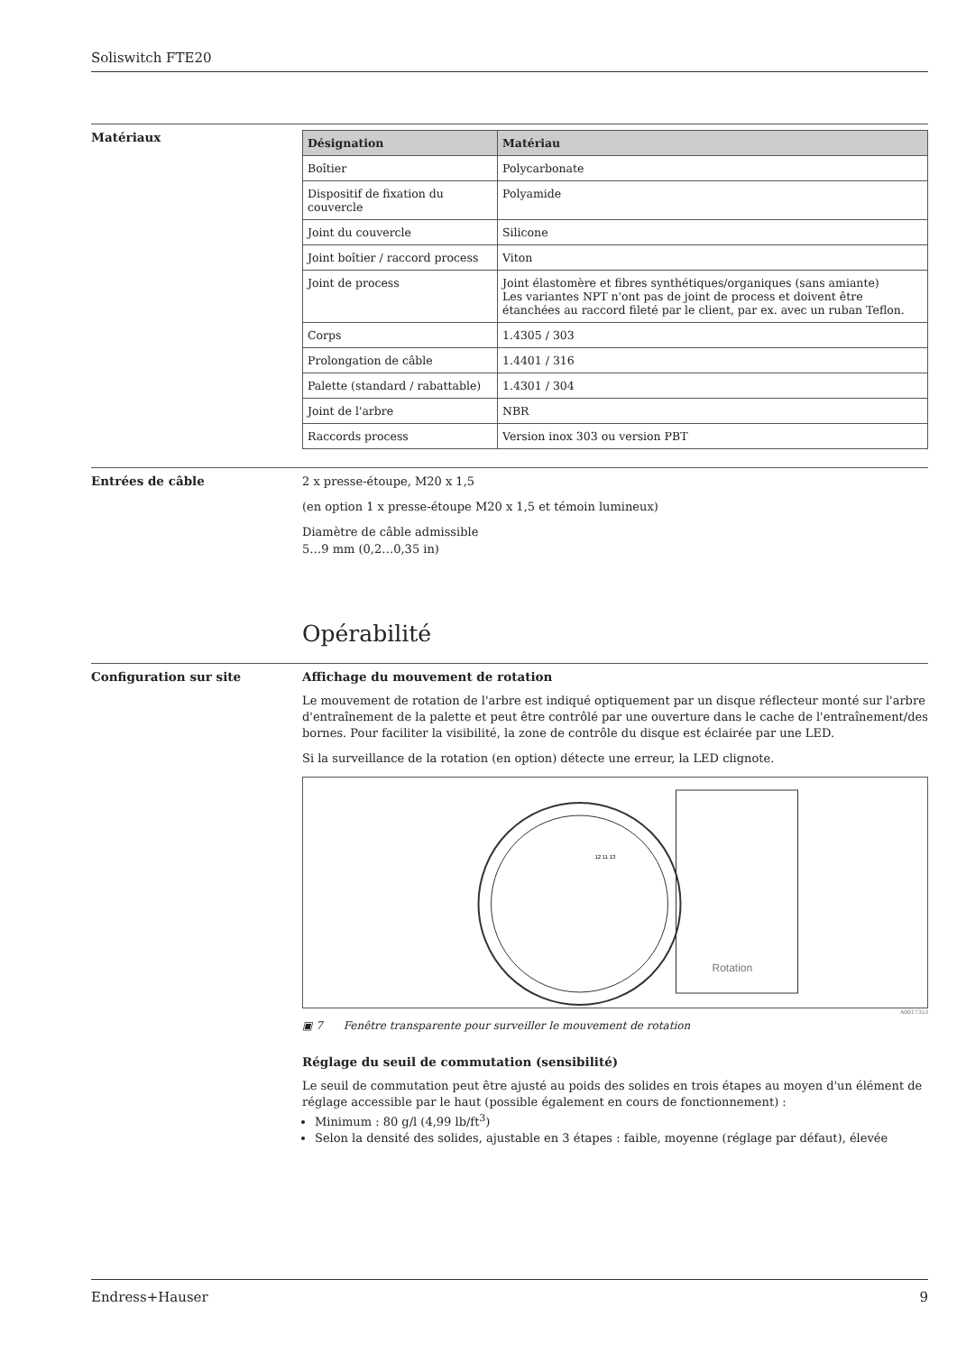Soliswitch FTE20
Matériaux
| Désignation | Matériau |
| --- | --- |
| Boîtier | Polycarbonate |
| Dispositif de fixation du couvercle | Polyamide |
| Joint du couvercle | Silicone |
| Joint boîtier / raccord process | Viton |
| Joint de process | Joint élastomère et fibres synthétiques/organiques (sans amiante) Les variantes NPT n'ont pas de joint de process et doivent être étanchées au raccord fileté par le client, par ex. avec un ruban Teflon. |
| Corps | 1.4305 / 303 |
| Prolongation de câble | 1.4401 / 316 |
| Palette (standard / rabattable) | 1.4301 / 304 |
| Joint de l'arbre | NBR |
| Raccords process | Version inox 303 ou version PBT |
Entrées de câble
2 x presse-étoupe, M20 x 1,5
(en option 1 x presse-étoupe M20 x 1,5 et témoin lumineux)
Diamètre de câble admissible
5…9 mm (0,2…0,35 in)
Opérabilité
Configuration sur site Affichage du mouvement de rotation
Le mouvement de rotation de l'arbre est indiqué optiquement par un disque réflecteur monté sur l'arbre d'entraînement de la palette et peut être contrôlé par une ouverture dans le cache de l'entraînement/des bornes. Pour faciliter la visibilité, la zone de contrôle du disque est éclairée par une LED.
Si la surveillance de la rotation (en option) détecte une erreur, la LED clignote.
Rotation
12 11 13
A0017353
▣ 7 Fenêtre transparente pour surveiller le mouvement de rotation
Réglage du seuil de commutation (sensibilité)
Le seuil de commutation peut être ajusté au poids des solides en trois étapes au moyen d'un élément de réglage accessible par le haut (possible également en cours de fonctionnement) :
Minimum : 80 g/l (4,99 lb/ft<sup>3</sup>)
Selon la densité des solides, ajustable en 3 étapes : faible, moyenne (réglage par défaut), élevée
Endress+Hauser 9